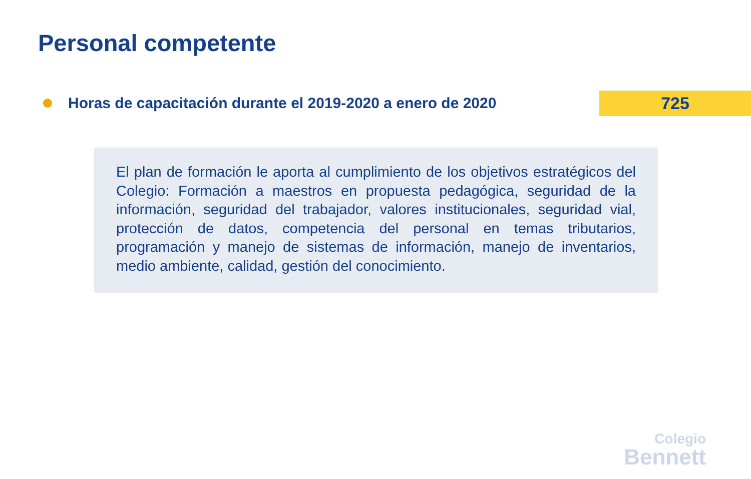Personal competente
Horas de capacitación durante el 2019-2020 a enero de 2020
725
El plan de formación le aporta al cumplimiento de los objetivos estratégicos del Colegio: Formación a maestros en propuesta pedagógica, seguridad de la información, seguridad del trabajador, valores institucionales, seguridad vial, protección de datos, competencia del personal en temas tributarios, programación y manejo de sistemas de información, manejo de inventarios, medio ambiente, calidad, gestión del conocimiento.
Colegio
Bennett